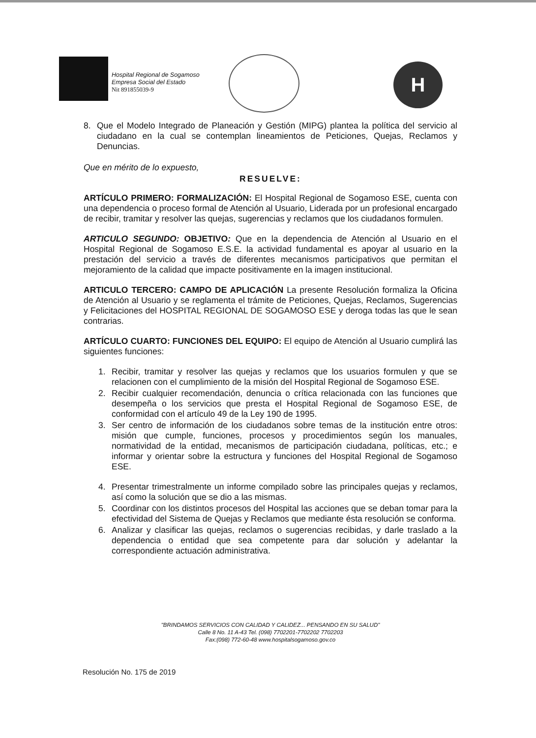Hospital Regional de Sogamoso
Empresa Social del Estado
Nit 891855039-9
H
8. Que el Modelo Integrado de Planeación y Gestión (MIPG) plantea la política del servicio al ciudadano en la cual se contemplan lineamientos de Peticiones, Quejas, Reclamos y Denuncias.
Que en mérito de lo expuesto,
RESUELVE:
ARTÍCULO PRIMERO: FORMALIZACIÓN: El Hospital Regional de Sogamoso ESE, cuenta con una dependencia o proceso formal de Atención al Usuario, Liderada por un profesional encargado de recibir, tramitar y resolver las quejas, sugerencias y reclamos que los ciudadanos formulen.
ARTICULO SEGUNDO: OBJETIVO: Que en la dependencia de Atención al Usuario en el Hospital Regional de Sogamoso E.S.E. la actividad fundamental es apoyar al usuario en la prestación del servicio a través de diferentes mecanismos participativos que permitan el mejoramiento de la calidad que impacte positivamente en la imagen institucional.
ARTICULO TERCERO: CAMPO DE APLICACIÓN La presente Resolución formaliza la Oficina de Atención al Usuario y se reglamenta el trámite de Peticiones, Quejas, Reclamos, Sugerencias y Felicitaciones del HOSPITAL REGIONAL DE SOGAMOSO ESE y deroga todas las que le sean contrarias.
ARTÍCULO CUARTO: FUNCIONES DEL EQUIPO: El equipo de Atención al Usuario cumplirá las siguientes funciones:
1. Recibir, tramitar y resolver las quejas y reclamos que los usuarios formulen y que se relacionen con el cumplimiento de la misión del Hospital Regional de Sogamoso ESE.
2. Recibir cualquier recomendación, denuncia o crítica relacionada con las funciones que desempeña o los servicios que presta el Hospital Regional de Sogamoso ESE, de conformidad con el artículo 49 de la Ley 190 de 1995.
3. Ser centro de información de los ciudadanos sobre temas de la institución entre otros: misión que cumple, funciones, procesos y procedimientos según los manuales, normatividad de la entidad, mecanismos de participación ciudadana, políticas, etc.; e informar y orientar sobre la estructura y funciones del Hospital Regional de Sogamoso ESE.
4. Presentar trimestralmente un informe compilado sobre las principales quejas y reclamos, así como la solución que se dio a las mismas.
5. Coordinar con los distintos procesos del Hospital las acciones que se deban tomar para la efectividad del Sistema de Quejas y Reclamos que mediante ésta resolución se conforma.
6. Analizar y clasificar las quejas, reclamos o sugerencias recibidas, y darle traslado a la dependencia o entidad que sea competente para dar solución y adelantar la correspondiente actuación administrativa.
"BRINDAMOS SERVICIOS CON CALIDAD Y CALIDEZ... PENSANDO EN SU SALUD"
Calle 8 No. 11 A-43 Tel. (098) 7702201-7702202 7702203
Fax:(098) 772-60-48 www.hospitalsogamoso.gov.co
Resolución No. 175 de 2019